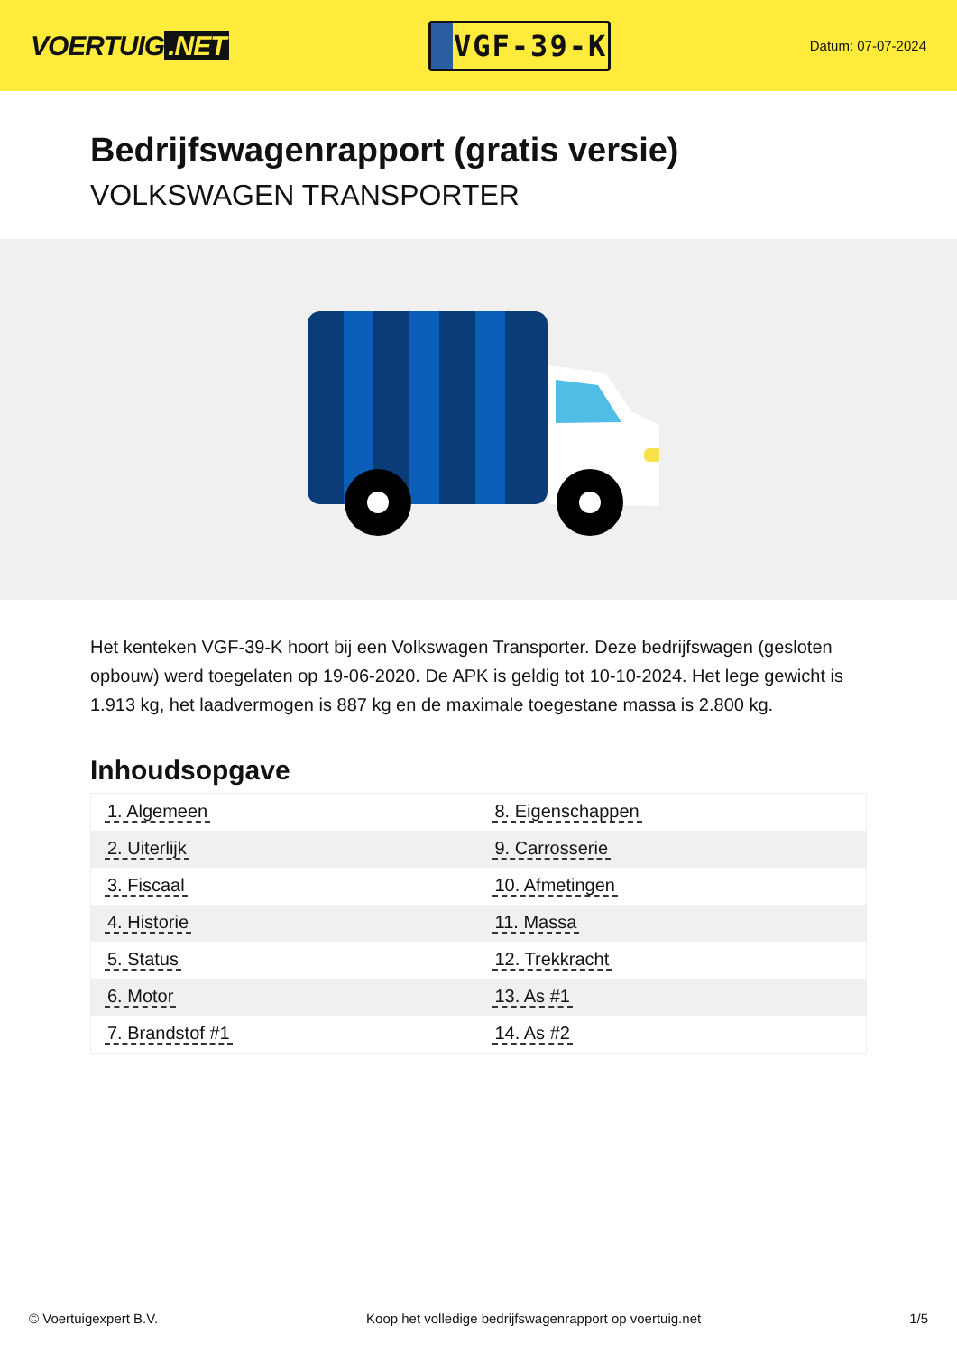VOERTUIG.NET
VGF-39-K
Datum: 07-07-2024
Bedrijfswagenrapport (gratis versie)
VOLKSWAGEN TRANSPORTER
Het kenteken VGF-39-K hoort bij een Volkswagen Transporter. Deze bedrijfswagen (gesloten opbouw) werd toegelaten op 19-06-2020. De APK is geldig tot 10-10-2024. Het lege gewicht is 1.913 kg, het laadvermogen is 887 kg en de maximale toegestane massa is 2.800 kg.
Inhoudsopgave
| 1. Algemeen | 8. Eigenschappen |
| 2. Uiterlijk | 9. Carrosserie |
| 3. Fiscaal | 10. Afmetingen |
| 4. Historie | 11. Massa |
| 5. Status | 12. Trekkracht |
| 6. Motor | 13. As #1 |
| 7. Brandstof #1 | 14. As #2 |
© Voertuigexpert B.V. Koop het volledige bedrijfswagenrapport op voertuig.net 1/5